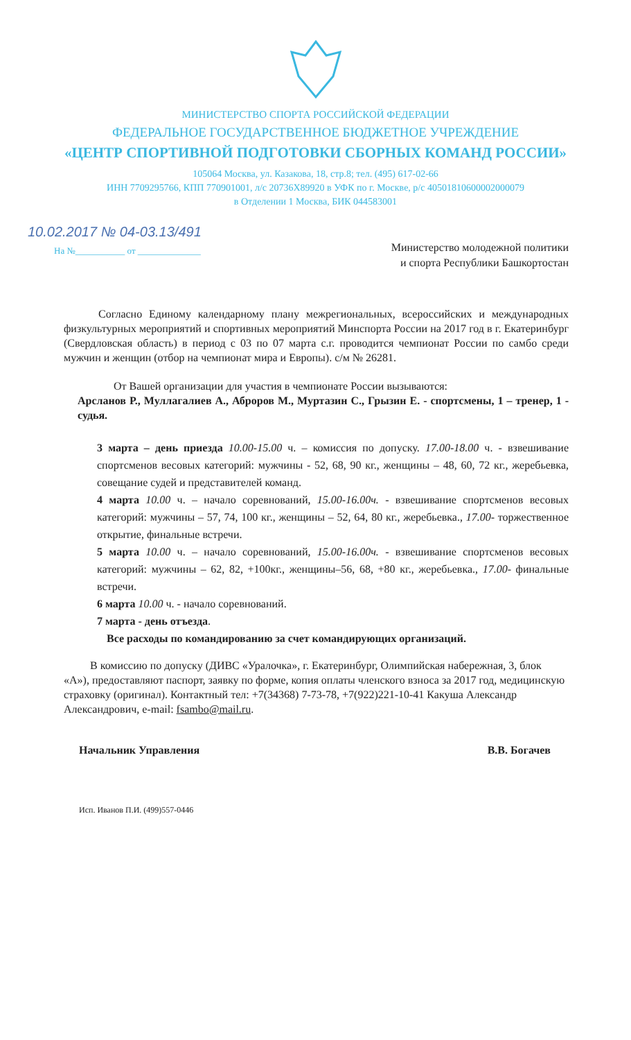МИНИСТЕРСТВО СПОРТА РОССИЙСКОЙ ФЕДЕРАЦИИ
ФЕДЕРАЛЬНОЕ ГОСУДАРСТВЕННОЕ БЮДЖЕТНОЕ УЧРЕЖДЕНИЕ
«ЦЕНТР СПОРТИВНОЙ ПОДГОТОВКИ СБОРНЫХ КОМАНД РОССИИ»
105064 Москва, ул. Казакова, 18, стр.8; тел. (495) 617-02-66
ИНН 7709295766, КПП 770901001, л/с 20736Х89920 в УФК по г. Москве, р/с 40501810600002000079
в Отделении 1 Москва, БИК 044583001
10.02.2017 № 04-03.13/491
На №___________ от ______________
Министерство молодежной политики
и спорта Республики Башкортостан
Согласно Единому календарному плану межрегиональных, всероссийских и международных физкультурных мероприятий и спортивных мероприятий Минспорта России на 2017 год в г. Екатеринбург (Свердловская область) в период с 03 по 07 марта с.г. проводится чемпионат России по самбо среди мужчин и женщин (отбор на чемпионат мира и Европы). с/м № 26281.
От Вашей организации для участия в чемпионате России вызываются:
Арсланов Р., Муллагалиев А., Аброров М., Муртазин С., Грызин Е. - спортсмены, 1 – тренер, 1 - судья.
3 марта – день приезда 10.00-15.00 ч. – комиссия по допуску. 17.00-18.00 ч. - взвешивание спортсменов весовых категорий: мужчины - 52, 68, 90 кг., женщины – 48, 60, 72 кг., жеребьевка, совещание судей и представителей команд.
4 марта 10.00 ч. – начало соревнований, 15.00-16.00ч. - взвешивание спортсменов весовых категорий: мужчины – 57, 74, 100 кг., женщины – 52, 64, 80 кг., жеребьевка., 17.00- торжественное открытие, финальные встречи.
5 марта 10.00 ч. – начало соревнований, 15.00-16.00ч. - взвешивание спортсменов весовых категорий: мужчины – 62, 82, +100кг., женщины–56, 68, +80 кг., жеребьевка., 17.00- финальные встречи.
6 марта 10.00 ч. - начало соревнований.
7 марта - день отъезда.
Все расходы по командированию за счет командирующих организаций.
В комиссию по допуску (ДИВС «Уралочка», г. Екатеринбург, Олимпийская набережная, 3, блок «А»), предоставляют паспорт, заявку по форме, копия оплаты членского взноса за 2017 год, медицинскую страховку (оригинал). Контактный тел: +7(34368) 7-73-78, +7(922)221-10-41 Какуша Александр Александрович, e-mail: fsambo@mail.ru.
Начальник Управления В.В. Богачев
Исп. Иванов П.И. (499)557-0446